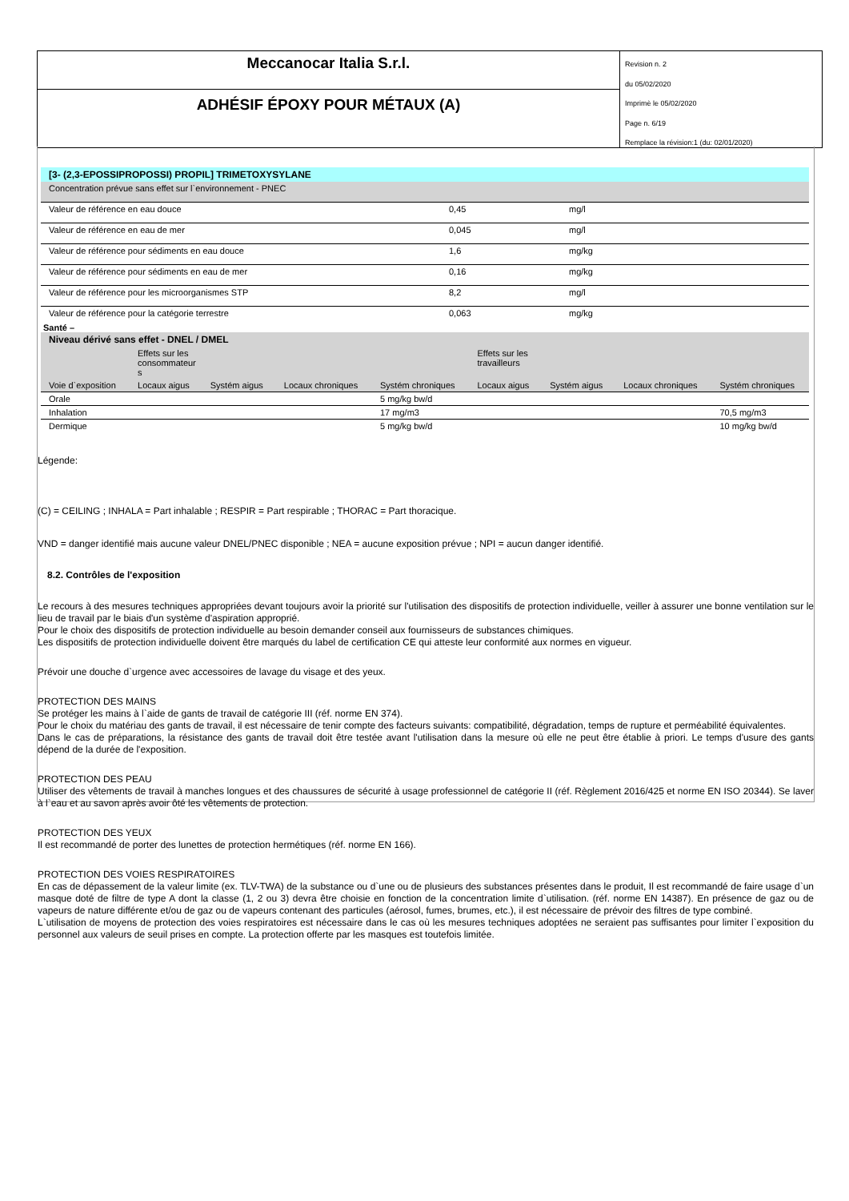Meccanocar Italia S.r.l.
ADHÉSIF ÉPOXY POUR MÉTAUX (A)
Revision n. 2
du 05/02/2020
Imprimè le 05/02/2020
Page n. 6/19
Remplace la révision:1 (du: 02/01/2020)
| [3- (2,3-EPOSSIPROPOSSI) PROPIL] TRIMETOXYSYLANE | | |
| Concentration prévue sans effet sur l`environnement - PNEC | | |
| Valeur de référence en eau douce | 0,45 | mg/l |
| Valeur de référence en eau de mer | 0,045 | mg/l |
| Valeur de référence pour sédiments en eau douce | 1,6 | mg/kg |
| Valeur de référence pour sédiments en eau de mer | 0,16 | mg/kg |
| Valeur de référence pour les microorganismes STP | 8,2 | mg/l |
| Valeur de référence pour la catégorie terrestre | 0,063 | mg/kg |
| Santé – | | | | | | | | |
| Niveau dérivé sans effet - DNEL / DMEL | | | | | | | | |
| | Effets sur les consommateur s | | | | Effets sur les travailleurs | | | |
| Voie d`exposition | Locaux aigus | Systém aigus | Locaux chroniques | Systém chroniques | Locaux aigus | Systém aigus | Locaux chroniques | Systém chroniques |
| Orale | | | | 5 mg/kg bw/d | | | | |
| Inhalation | | | | 17 mg/m3 | | | | 70,5 mg/m3 |
| Dermique | | | | 5 mg/kg bw/d | | | | 10 mg/kg bw/d |
Légende:
(C) = CEILING ; INHALA = Part inhalable ; RESPIR = Part respirable ; THORAC = Part thoracique.
VND = danger identifié mais aucune valeur DNEL/PNEC disponible ; NEA = aucune exposition prévue ; NPI = aucun danger identifié.
8.2. Contrôles de l'exposition
Le recours à des mesures techniques appropriées devant toujours avoir la priorité sur l'utilisation des dispositifs de protection individuelle, veiller à assurer une bonne ventilation sur le lieu de travail par le biais d'un système d'aspiration approprié.
Pour le choix des dispositifs de protection individuelle au besoin demander conseil aux fournisseurs de substances chimiques.
Les dispositifs de protection individuelle doivent être marqués du label de certification CE qui atteste leur conformité aux normes en vigueur.
Prévoir une douche d`urgence avec accessoires de lavage du visage et des yeux.
PROTECTION DES MAINS
Se protéger les mains à l`aide de gants de travail de catégorie III (réf. norme EN 374).
Pour le choix du matériau des gants de travail, il est nécessaire de tenir compte des facteurs suivants: compatibilité, dégradation, temps de rupture et perméabilité équivalentes.
Dans le cas de préparations, la résistance des gants de travail doit être testée avant l'utilisation dans la mesure où elle ne peut être établie à priori. Le temps d'usure des gants dépend de la durée de l'exposition.
PROTECTION DES PEAU
Utiliser des vêtements de travail à manches longues et des chaussures de sécurité à usage professionnel de catégorie II (réf. Règlement 2016/425 et norme EN ISO 20344). Se laver à l`eau et au savon après avoir ôté les vêtements de protection.
PROTECTION DES YEUX
Il est recommandé de porter des lunettes de protection hermétiques (réf. norme EN 166).
PROTECTION DES VOIES RESPIRATOIRES
En cas de dépassement de la valeur limite (ex. TLV-TWA) de la substance ou d`une ou de plusieurs des substances présentes dans le produit, Il est recommandé de faire usage d`un masque doté de filtre de type A dont la classe (1, 2 ou 3) devra être choisie en fonction de la concentration limite d`utilisation. (réf. norme EN 14387). En présence de gaz ou de vapeurs de nature différente et/ou de gaz ou de vapeurs contenant des particules (aérosol, fumes, brumes, etc.), il est nécessaire de prévoir des filtres de type combiné.
L`utilisation de moyens de protection des voies respiratoires est nécessaire dans le cas où les mesures techniques adoptées ne seraient pas suffisantes pour limiter l`exposition du personnel aux valeurs de seuil prises en compte. La protection offerte par les masques est toutefois limitée.